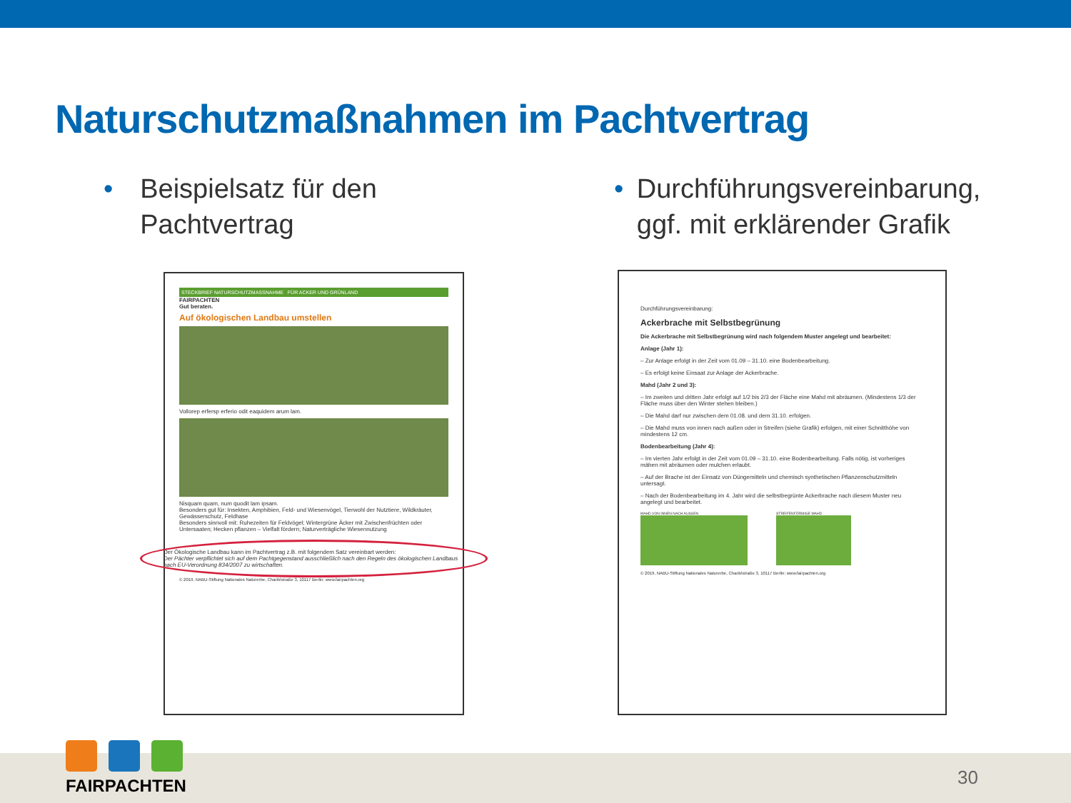Naturschutzmaßnahmen im Pachtvertrag
• Beispielsatz für den Pachtvertrag
• Durchführungsvereinbarung, ggf. mit erklärender Grafik
STECKBRIEF NATURSCHUTZMASSNAHME FÜR ACKER UND GRÜNLAND
FAIRPACHTEN
Gut beraten.
Auf ökologischen Landbau umstellen
Vollorep erfersp erferio odit eaquidem arum lam.
Nisquam quam, num quodit lam ipsam.
Besonders gut für: Insekten, Amphibien, Feld- und Wiesenvögel, Tierwohl der Nutztiere, Wildkräuter, Gewässerschutz, Feldhase
Besonders sinnvoll mit: Ruhezeiten für Feldvögel; Wintergrüne Äcker mit Zwischenfrüchten oder Untersaaten; Hecken pflanzen – Vielfalt fördern; Naturverträgliche Wiesennutzung
Der Ökologische Landbau kann im Pachtvertrag z.B. mit folgendem Satz vereinbart werden:
Der Pächter verpflichtet sich auf dem Pachtgegenstand ausschließlich nach den Regeln des ökologischen Landbaus nach EU-Verordnung 834/2007 zu wirtschaften.
© 2019, NABU-Stiftung Nationales Naturerbe, Charitéstraße 3, 10117 Berlin; www.fairpachten.org
Durchführungsvereinbarung:
Ackerbrache mit Selbstbegrünung
Die Ackerbrache mit Selbstbegrünung wird nach folgendem Muster angelegt und bearbeitet:
Anlage (Jahr 1):
– Zur Anlage erfolgt in der Zeit vom 01.09 – 31.10. eine Bodenbearbeitung.
– Es erfolgt keine Einsaat zur Anlage der Ackerbrache.
Mahd (Jahr 2 und 3):
– Im zweiten und dritten Jahr erfolgt auf 1/2 bis 2/3 der Fläche eine Mahd mit abräumen. (Mindestens 1/3 der Fläche muss über den Winter stehen bleiben.)
– Die Mahd darf nur zwischen dem 01.08. und dem 31.10. erfolgen.
– Die Mahd muss von innen nach außen oder in Streifen (siehe Grafik) erfolgen, mit einer Schnitthöhe von mindestens 12 cm.
Bodenbearbeitung (Jahr 4):
– Im vierten Jahr erfolgt in der Zeit vom 01.09 – 31.10. eine Bodenbearbeitung. Falls nötig, ist vorheriges mähen mit abräumen oder mulchen erlaubt.
– Auf der Brache ist der Einsatz von Düngemitteln und chemisch synthetischen Pflanzenschutzmitteln untersagt.
– Nach der Bodenbearbeitung im 4. Jahr wird die selbstbegrünte Ackerbrache nach diesem Muster neu angelegt und bearbeitet.
MAHD VON INNEN NACH AUSSEN STREIFENFÖRMIGE MAHD
© 2019, NABU-Stiftung Nationales Naturerbe, Charitéstraße 3, 10117 Berlin; www.fairpachten.org
FAIRPACHTEN 30